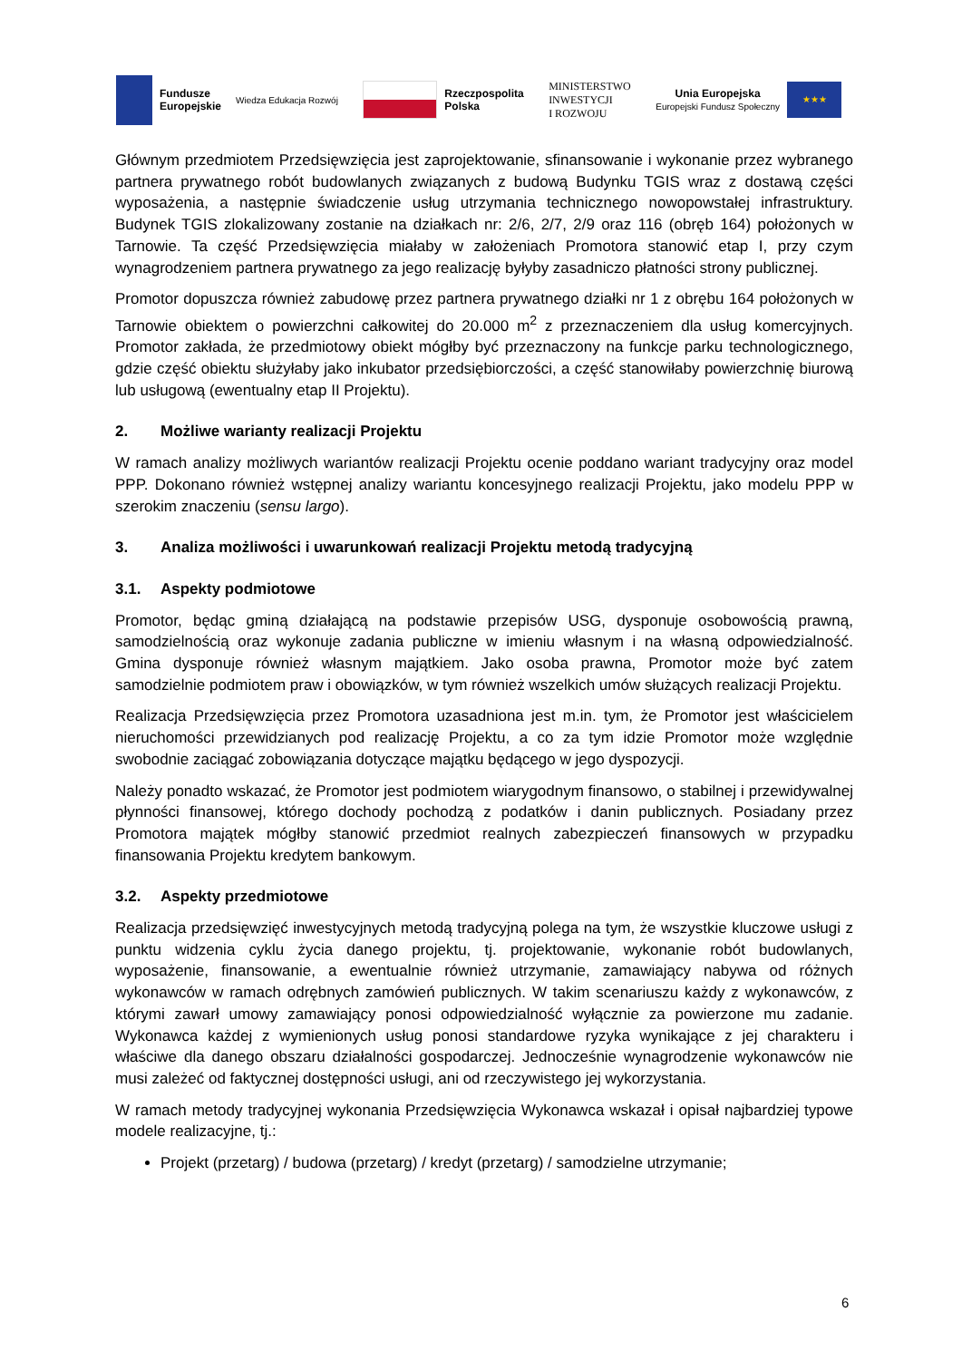Fundusze
Europejskie
Wiedza Edukacja Rozwój
Rzeczpospolita
Polska
MINISTERSTWO
INWESTYCJI
I ROZWOJU
Unia Europejska
Europejski Fundusz Społeczny
★★★
Głównym przedmiotem Przedsięwzięcia jest zaprojektowanie, sfinansowanie i wykonanie przez wybranego partnera prywatnego robót budowlanych związanych z budową Budynku TGIS wraz z dostawą części wyposażenia, a następnie świadczenie usług utrzymania technicznego nowopowstałej infrastruktury. Budynek TGIS zlokalizowany zostanie na działkach nr: 2/6, 2/7, 2/9 oraz 116 (obręb 164) położonych w Tarnowie. Ta część Przedsięwzięcia miałaby w założeniach Promotora stanowić etap I, przy czym wynagrodzeniem partnera prywatnego za jego realizację byłyby zasadniczo płatności strony publicznej.
Promotor dopuszcza również zabudowę przez partnera prywatnego działki nr 1 z obrębu 164 położonych w Tarnowie obiektem o powierzchni całkowitej do 20.000 m<sup>2</sup> z przeznaczeniem dla usług komercyjnych. Promotor zakłada, że przedmiotowy obiekt mógłby być przeznaczony na funkcje parku technologicznego, gdzie część obiektu służyłaby jako inkubator przedsiębiorczości, a część stanowiłaby powierzchnię biurową lub usługową (ewentualny etap II Projektu).
2. Możliwe warianty realizacji Projektu
W ramach analizy możliwych wariantów realizacji Projektu ocenie poddano wariant tradycyjny oraz model PPP. Dokonano również wstępnej analizy wariantu koncesyjnego realizacji Projektu, jako modelu PPP w szerokim znaczeniu (sensu largo).
3. Analiza możliwości i uwarunkowań realizacji Projektu metodą tradycyjną
3.1. Aspekty podmiotowe
Promotor, będąc gminą działającą na podstawie przepisów USG, dysponuje osobowością prawną, samodzielnością oraz wykonuje zadania publiczne w imieniu własnym i na własną odpowiedzialność. Gmina dysponuje również własnym majątkiem. Jako osoba prawna, Promotor może być zatem samodzielnie podmiotem praw i obowiązków, w tym również wszelkich umów służących realizacji Projektu.
Realizacja Przedsięwzięcia przez Promotora uzasadniona jest m.in. tym, że Promotor jest właścicielem nieruchomości przewidzianych pod realizację Projektu, a co za tym idzie Promotor może względnie swobodnie zaciągać zobowiązania dotyczące majątku będącego w jego dyspozycji.
Należy ponadto wskazać, że Promotor jest podmiotem wiarygodnym finansowo, o stabilnej i przewidywalnej płynności finansowej, którego dochody pochodzą z podatków i danin publicznych. Posiadany przez Promotora majątek mógłby stanowić przedmiot realnych zabezpieczeń finansowych w przypadku finansowania Projektu kredytem bankowym.
3.2. Aspekty przedmiotowe
Realizacja przedsięwzięć inwestycyjnych metodą tradycyjną polega na tym, że wszystkie kluczowe usługi z punktu widzenia cyklu życia danego projektu, tj. projektowanie, wykonanie robót budowlanych, wyposażenie, finansowanie, a ewentualnie również utrzymanie, zamawiający nabywa od różnych wykonawców w ramach odrębnych zamówień publicznych. W takim scenariuszu każdy z wykonawców, z którymi zawarł umowy zamawiający ponosi odpowiedzialność wyłącznie za powierzone mu zadanie. Wykonawca każdej z wymienionych usług ponosi standardowe ryzyka wynikające z jej charakteru i właściwe dla danego obszaru działalności gospodarczej. Jednocześnie wynagrodzenie wykonawców nie musi zależeć od faktycznej dostępności usługi, ani od rzeczywistego jej wykorzystania.
W ramach metody tradycyjnej wykonania Przedsięwzięcia Wykonawca wskazał i opisał najbardziej typowe modele realizacyjne, tj.:
Projekt (przetarg) / budowa (przetarg) / kredyt (przetarg) / samodzielne utrzymanie;
6